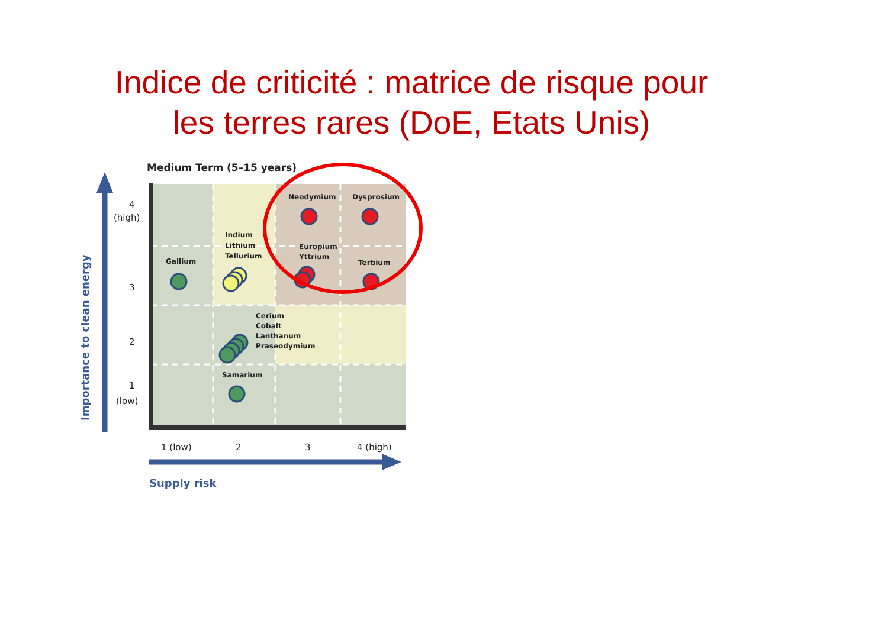Indice de criticité : matrice de risque pour
les terres rares (DoE, Etats Unis)
Medium Term (5–15 years)
Importance to clean energy
Supply risk
4
(high)
3
2
1
(low)
1 (low)
2
3
4 (high)
Neodymium
Dysprosium
Indium
Lithium
Tellurium
Gallium
Europium
Yttrium
Terbium
Cerium
Cobalt
Lanthanum
Praseodymium
Samarium